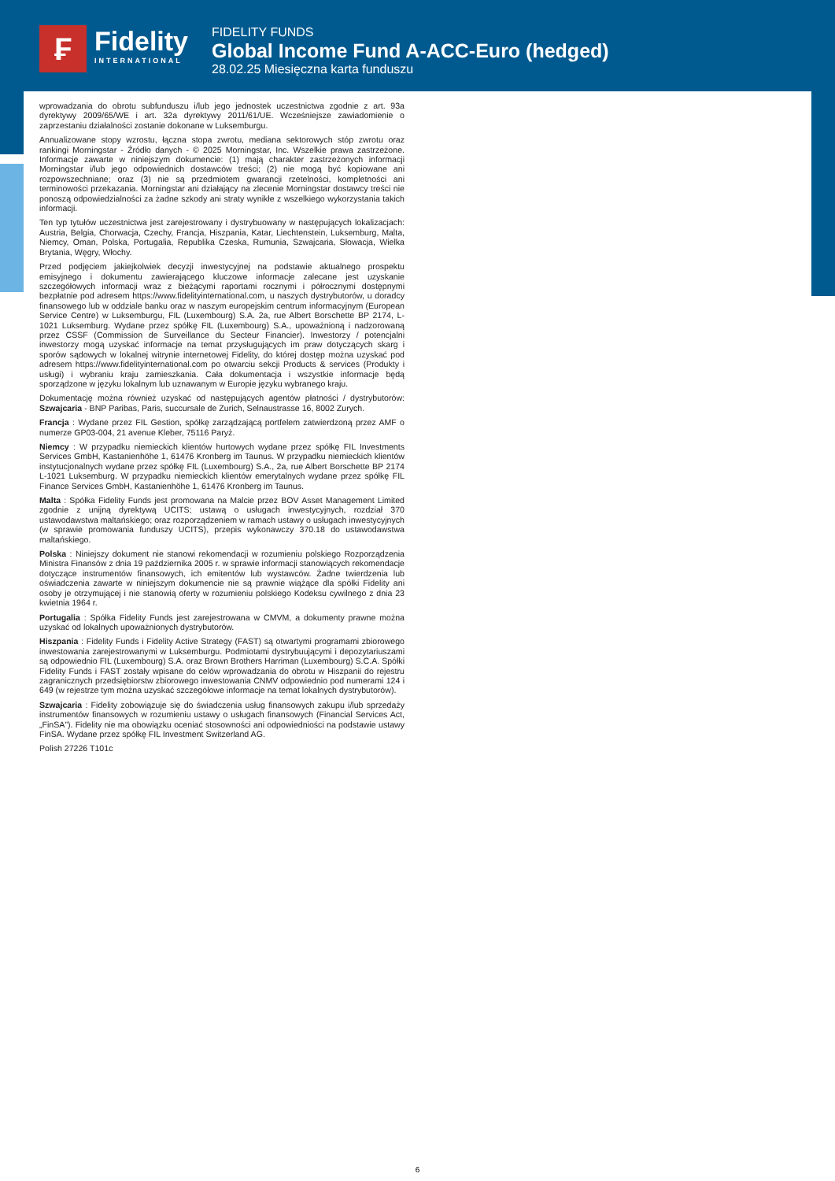₣
Fidelity
INTERNATIONAL
FIDELITY FUNDS
Global Income Fund A-ACC-Euro (hedged)
28.02.25 Miesięczna karta funduszu
wprowadzania do obrotu subfunduszu i/lub jego jednostek uczestnictwa zgodnie z art. 93a dyrektywy 2009/65/WE i art. 32a dyrektywy 2011/61/UE. Wcześniejsze zawiadomienie o zaprzestaniu działalności zostanie dokonane w Luksemburgu.
Annualizowane stopy wzrostu, łączna stopa zwrotu, mediana sektorowych stóp zwrotu oraz rankingi Morningstar - Źródło danych - © 2025 Morningstar, Inc. Wszelkie prawa zastrzeżone. Informacje zawarte w niniejszym dokumencie: (1) mają charakter zastrzeżonych informacji Morningstar i/lub jego odpowiednich dostawców treści; (2) nie mogą być kopiowane ani rozpowszechniane; oraz (3) nie są przedmiotem gwarancji rzetelności, kompletności ani terminowości przekazania. Morningstar ani działający na zlecenie Morningstar dostawcy treści nie ponoszą odpowiedzialności za żadne szkody ani straty wynikłe z wszelkiego wykorzystania takich informacji.
Ten typ tytułów uczestnictwa jest zarejestrowany i dystrybuowany w następujących lokalizacjach: Austria, Belgia, Chorwacja, Czechy, Francja, Hiszpania, Katar, Liechtenstein, Luksemburg, Malta, Niemcy, Oman, Polska, Portugalia, Republika Czeska, Rumunia, Szwajcaria, Słowacja, Wielka Brytania, Węgry, Włochy.
Przed podjęciem jakiejkolwiek decyzji inwestycyjnej na podstawie aktualnego prospektu emisyjnego i dokumentu zawierającego kluczowe informacje zalecane jest uzyskanie szczegółowych informacji wraz z bieżącymi raportami rocznymi i półrocznymi dostępnymi bezpłatnie pod adresem https://www.fidelityinternational.com, u naszych dystrybutorów, u doradcy finansowego lub w oddziale banku oraz w naszym europejskim centrum informacyjnym (European Service Centre) w Luksemburgu, FIL (Luxembourg) S.A. 2a, rue Albert Borschette BP 2174, L-1021 Luksemburg. Wydane przez spółkę FIL (Luxembourg) S.A., upoważnioną i nadzorowaną przez CSSF (Commission de Surveillance du Secteur Financier). Inwestorzy / potencjalni inwestorzy mogą uzyskać informacje na temat przysługujących im praw dotyczących skarg i sporów sądowych w lokalnej witrynie internetowej Fidelity, do której dostęp można uzyskać pod adresem https://www.fidelityinternational.com po otwarciu sekcji Products & services (Produkty i usługi) i wybraniu kraju zamieszkania. Cała dokumentacja i wszystkie informacje będą sporządzone w języku lokalnym lub uznawanym w Europie języku wybranego kraju.
Dokumentację można również uzyskać od następujących agentów płatności / dystrybutorów: Szwajcaria - BNP Paribas, Paris, succursale de Zurich, Selnaustrasse 16, 8002 Zurych.
Francja : Wydane przez FIL Gestion, spółkę zarządzającą portfelem zatwierdzoną przez AMF o numerze GP03-004, 21 avenue Kleber, 75116 Paryż.
Niemcy : W przypadku niemieckich klientów hurtowych wydane przez spółkę FIL Investments Services GmbH, Kastanienhöhe 1, 61476 Kronberg im Taunus. W przypadku niemieckich klientów instytucjonalnych wydane przez spółkę FIL (Luxembourg) S.A., 2a, rue Albert Borschette BP 2174 L-1021 Luksemburg. W przypadku niemieckich klientów emerytalnych wydane przez spółkę FIL Finance Services GmbH, Kastanienhöhe 1, 61476 Kronberg im Taunus.
Malta : Spółka Fidelity Funds jest promowana na Malcie przez BOV Asset Management Limited zgodnie z unijną dyrektywą UCITS; ustawą o usługach inwestycyjnych, rozdział 370 ustawodawstwa maltańskiego; oraz rozporządzeniem w ramach ustawy o usługach inwestycyjnych (w sprawie promowania funduszy UCITS), przepis wykonawczy 370.18 do ustawodawstwa maltańskiego.
Polska : Niniejszy dokument nie stanowi rekomendacji w rozumieniu polskiego Rozporządzenia Ministra Finansów z dnia 19 października 2005 r. w sprawie informacji stanowiących rekomendacje dotyczące instrumentów finansowych, ich emitentów lub wystawców. Żadne twierdzenia lub oświadczenia zawarte w niniejszym dokumencie nie są prawnie wiążące dla spółki Fidelity ani osoby je otrzymującej i nie stanowią oferty w rozumieniu polskiego Kodeksu cywilnego z dnia 23 kwietnia 1964 r.
Portugalia : Spółka Fidelity Funds jest zarejestrowana w CMVM, a dokumenty prawne można uzyskać od lokalnych upoważnionych dystrybutorów.
Hiszpania : Fidelity Funds i Fidelity Active Strategy (FAST) są otwartymi programami zbiorowego inwestowania zarejestrowanymi w Luksemburgu. Podmiotami dystrybuującymi i depozytariuszami są odpowiednio FIL (Luxembourg) S.A. oraz Brown Brothers Harriman (Luxembourg) S.C.A. Spółki Fidelity Funds i FAST zostały wpisane do celów wprowadzania do obrotu w Hiszpanii do rejestru zagranicznych przedsiębiorstw zbiorowego inwestowania CNMV odpowiednio pod numerami 124 i 649 (w rejestrze tym można uzyskać szczegółowe informacje na temat lokalnych dystrybutorów).
Szwajcaria : Fidelity zobowiązuje się do świadczenia usług finansowych zakupu i/lub sprzedaży instrumentów finansowych w rozumieniu ustawy o usługach finansowych (Financial Services Act, „FinSA”). Fidelity nie ma obowiązku oceniać stosowności ani odpowiedniości na podstawie ustawy FinSA. Wydane przez spółkę FIL Investment Switzerland AG.
Polish 27226 T101c
6